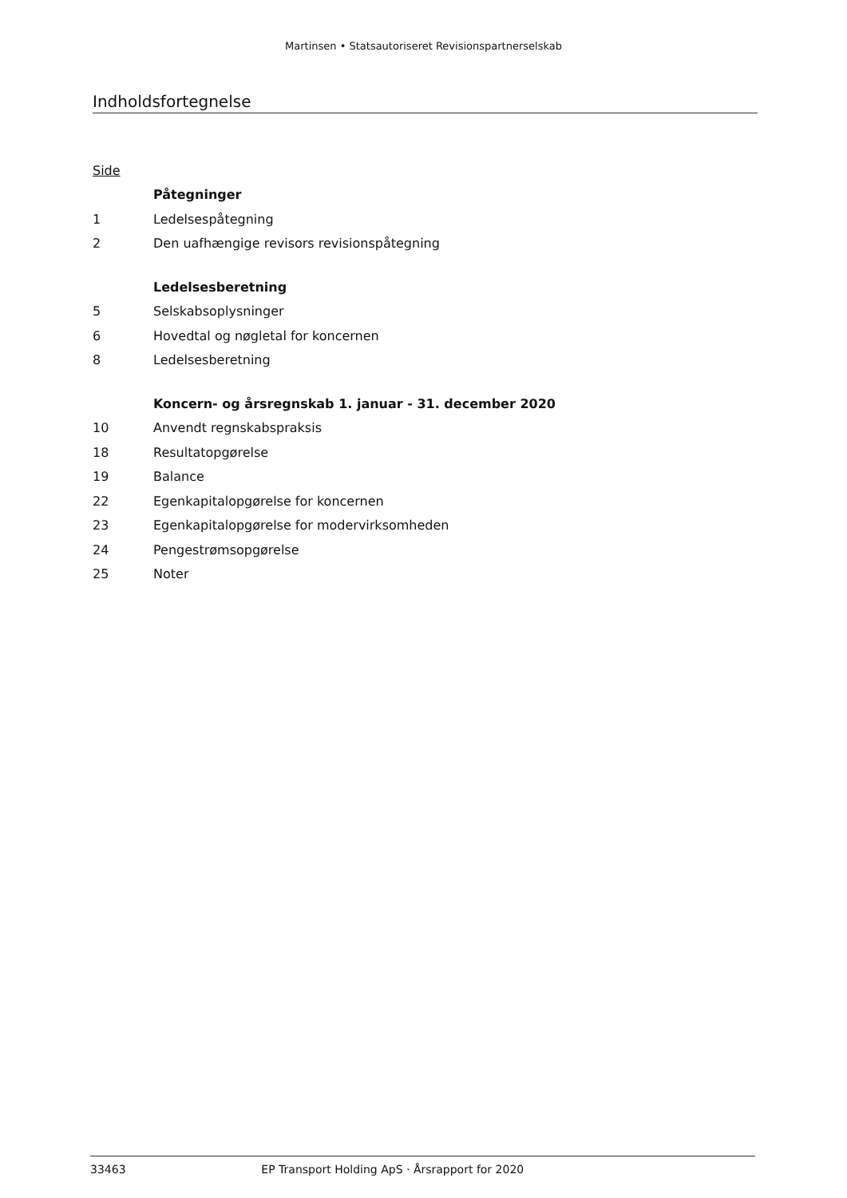Martinsen • Statsautoriseret Revisionspartnerselskab
Indholdsfortegnelse
Side
Påtegninger
1 Ledelsespåtegning
2 Den uafhængige revisors revisionspåtegning
Ledelsesberetning
5 Selskabsoplysninger
6 Hovedtal og nøgletal for koncernen
8 Ledelsesberetning
Koncern- og årsregnskab 1. januar - 31. december 2020
10 Anvendt regnskabspraksis
18 Resultatopgørelse
19 Balance
22 Egenkapitalopgørelse for koncernen
23 Egenkapitalopgørelse for modervirksomheden
24 Pengestrømsopgørelse
25 Noter
33463 EP Transport Holding ApS · Årsrapport for 2020